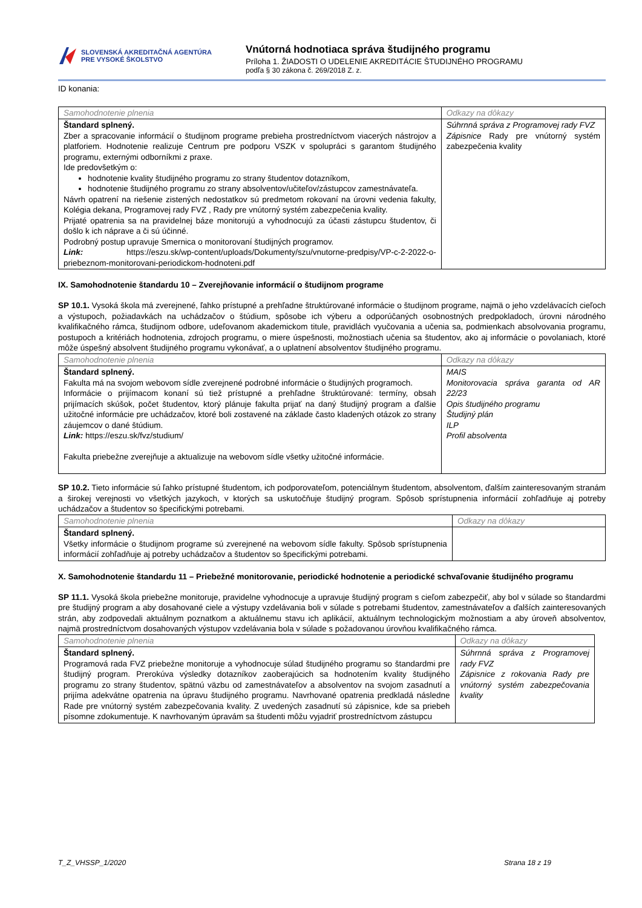SLOVENSKÁ AKREDITAČNÁ AGENTÚRA
PRE VYSOKÉ ŠKOLSTVO
Vnútorná hodnotiaca správa študijného programu
Príloha 1. ŽIADOSTI O UDELENIE AKREDITÁCIE ŠTUDIJNÉHO PROGRAMU
podľa § 30 zákona č. 269/2018 Z. z.
ID konania:
| Samohodnotenie plnenia | Odkazy na dôkazy |
| --- | --- |
| Štandard splnený. Zber a spracovanie informácií o študijnom programe prebieha prostredníctvom viacerých nástrojov a platforiem. Hodnotenie realizuje Centrum pre podporu VSZK v spolupráci s garantom študijného programu, externými odborníkmi z praxe. Ide predovšetkým o: hodnotenie kvality študijného programu zo strany študentov dotazníkom, hodnotenie študijného programu zo strany absolventov/učiteľov/zástupcov zamestnávateľa. Návrh opatrení na riešenie zistených nedostatkov sú predmetom rokovaní na úrovni vedenia fakulty, Kolégia dekana, Programovej rady FVZ , Rady pre vnútorný systém zabezpečenia kvality. Prijaté opatrenia sa na pravidelnej báze monitorujú a vyhodnocujú za účasti zástupcu študentov, či došlo k ich náprave a či sú účinné. Podrobný postup upravuje Smernica o monitorovaní študijných programov. Link: https://eszu.sk/wp-content/uploads/Dokumenty/szu/vnutorne-predpisy/VP-c-2-2022-o-priebeznom-monitorovani-periodickom-hodnoteni.pdf | Súhrnná správa z Programovej rady FVZ Zápisnice Rady pre vnútorný systém zabezpečenia kvality |
IX. Samohodnotenie štandardu 10 – Zverejňovanie informácií o študijnom programe
SP 10.1. Vysoká škola má zverejnené, ľahko prístupné a prehľadne štruktúrované informácie o študijnom programe, najmä o jeho vzdelávacích cieľoch a výstupoch, požiadavkách na uchádzačov o štúdium, spôsobe ich výberu a odporúčaných osobnostných predpokladoch, úrovni národného kvalifikačného rámca, študijnom odbore, udeľovanom akademickom titule, pravidlách vyučovania a učenia sa, podmienkach absolvovania programu, postupoch a kritériách hodnotenia, zdrojoch programu, o miere úspešnosti, možnostiach učenia sa študentov, ako aj informácie o povolaniach, ktoré môže úspešný absolvent študijného programu vykonávať, a o uplatnení absolventov študijného programu.
| Samohodnotenie plnenia | Odkazy na dôkazy |
| --- | --- |
| Štandard splnený. Fakulta má na svojom webovom sídle zverejnené podrobné informácie o študijných programoch. Informácie o prijímacom konaní sú tiež prístupné a prehľadne štruktúrované: termíny, obsah prijímacích skúšok, počet študentov, ktorý plánuje fakulta prijať na daný študijný program a ďalšie užitočné informácie pre uchádzačov, ktoré boli zostavené na základe často kladených otázok zo strany záujemcov o dané štúdium. Link: https://eszu.sk/fvz/studium/ Fakulta priebežne zverejňuje a aktualizuje na webovom sídle všetky užitočné informácie. | MAIS Monitorovacia správa garanta od AR 22/23 Opis študijného programu Študijný plán ILP Profil absolventa |
SP 10.2. Tieto informácie sú ľahko prístupné študentom, ich podporovateľom, potenciálnym študentom, absolventom, ďalším zainteresovaným stranám a širokej verejnosti vo všetkých jazykoch, v ktorých sa uskutočňuje študijný program. Spôsob sprístupnenia informácií zohľadňuje aj potreby uchádzačov a študentov so špecifickými potrebami.
| Samohodnotenie plnenia | Odkazy na dôkazy |
| --- | --- |
| Štandard splnený. Všetky informácie o študijnom programe sú zverejnené na webovom sídle fakulty. Spôsob sprístupnenia informácií zohľadňuje aj potreby uchádzačov a študentov so špecifickými potrebami. | |
X. Samohodnotenie štandardu 11 – Priebežné monitorovanie, periodické hodnotenie a periodické schvaľovanie študijného programu
SP 11.1. Vysoká škola priebežne monitoruje, pravidelne vyhodnocuje a upravuje študijný program s cieľom zabezpečiť, aby bol v súlade so štandardmi pre študijný program a aby dosahované ciele a výstupy vzdelávania boli v súlade s potrebami študentov, zamestnávateľov a ďalších zainteresovaných strán, aby zodpovedali aktuálnym poznatkom a aktuálnemu stavu ich aplikácií, aktuálnym technologickým možnostiam a aby úroveň absolventov, najmä prostredníctvom dosahovaných výstupov vzdelávania bola v súlade s požadovanou úrovňou kvalifikačného rámca.
| Samohodnotenie plnenia | Odkazy na dôkazy |
| --- | --- |
| Štandard splnený. Programová rada FVZ priebežne monitoruje a vyhodnocuje súlad študijného programu so štandardmi pre študijný program. Prerokúva výsledky dotazníkov zaoberajúcich sa hodnotením kvality študijného programu zo strany študentov, spätnú väzbu od zamestnávateľov a absolventov na svojom zasadnutí a prijíma adekvátne opatrenia na úpravu študijného programu. Navrhované opatrenia predkladá následne Rade pre vnútorný systém zabezpečovania kvality. Z uvedených zasadnutí sú zápisnice, kde sa priebeh písomne zdokumentuje. K navrhovaným úpravám sa študenti môžu vyjadriť prostredníctvom zástupcu | Súhrnná správa z Programovej rady FVZ Zápisnice z rokovania Rady pre vnútorný systém zabezpečovania kvality |
T_Z_VHSSP_1/2020 Strana 18 z 19